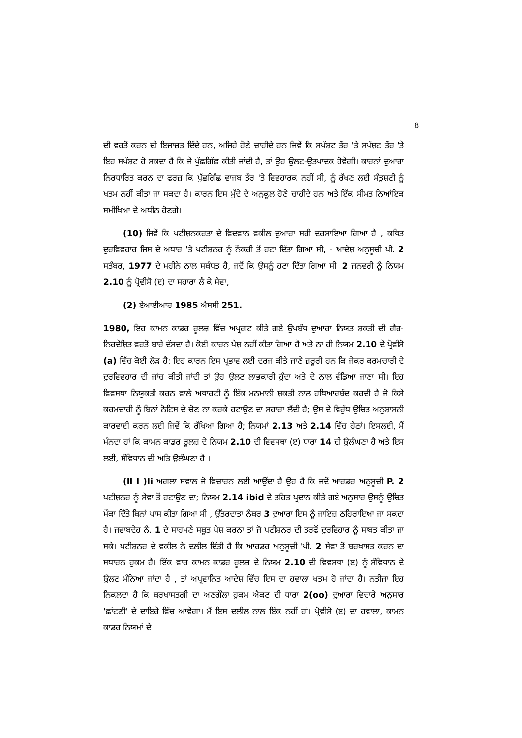8
ਦੀ ਵਰਤੋਂ ਕਰਨ ਦੀ ਇਜਾਜ਼ਤ ਦਿੰਦੇ ਹਨ, ਅਜਿਹੇ ਹੋਣੇ ਚਾਹੀਦੇ ਹਨ ਜਿਵੇਂ ਕਿ ਸਪੱਸ਼ਟ ਤੌਰ 'ਤੇ ਸਪੱਸ਼ਟ ਤੌਰ 'ਤੇ ਇਹ ਸਪੱਸ਼ਟ ਹੋ ਸਕਦਾ ਹੈ ਕਿ ਜੇ ਪੁੱਛਗਿੱਛ ਕੀਤੀ ਜਾਂਦੀ ਹੈ, ਤਾਂ ਉਹ ਉਲਟ-ਉਤਪਾਦਕ ਹੋਵੇਗੀ। ਕਾਰਨਾਂ ਦੁਆਰਾ ਨਿਰਧਾਰਿਤ ਕਰਨ ਦਾ ਫਰਜ਼ ਕਿ ਪੁੱਛਗਿੱਛ ਵਾਜਬ ਤੌਰ 'ਤੇ ਵਿਵਹਾਰਕ ਨਹੀਂ ਸੀ, ਨੂੰ ਰੱਖਣ ਲਈ ਸੰਤੁਸ਼ਟੀ ਨੂੰ ਖਤਮ ਨਹੀਂ ਕੀਤਾ ਜਾ ਸਕਦਾ ਹੈ। ਕਾਰਨ ਇਸ ਮੁੱਦੇ ਦੇ ਅਨੁਕੂਲ ਹੋਣੇ ਚਾਹੀਦੇ ਹਨ ਅਤੇ ਇੱਕ ਸੀਮਤ ਨਿਆਂਇਕ ਸਮੀਖਿਆ ਦੇ ਅਧੀਨ ਹੋਣਗੇ।
(10) ਜਿਵੇਂ ਕਿ ਪਟੀਸ਼ਨਕਰਤਾ ਦੇ ਵਿਦਵਾਨ ਵਕੀਲ ਦੁਆਰਾ ਸਹੀ ਦਰਸਾਇਆ ਗਿਆ ਹੈ , ਕਥਿਤ ਦੁਰਵਿਵਹਾਰ ਜਿਸ ਦੇ ਅਧਾਰ 'ਤੇ ਪਟੀਸ਼ਨਰ ਨੂੰ ਨੌਕਰੀ ਤੋਂ ਹਟਾ ਦਿੱਤਾ ਗਿਆ ਸੀ, - ਆਦੇਸ਼ ਅਨੁਸੂਚੀ ਪੀ. 2 ਸਤੰਬਰ, 1977 ਦੇ ਮਹੀਨੇ ਨਾਲ ਸਬੰਧਤ ਹੈ, ਜਦੋਂ ਕਿ ਉਸਨੂੰ ਹਟਾ ਦਿੱਤਾ ਗਿਆ ਸੀ। 2 ਜਨਵਰੀ ਨੂੰ ਨਿਯਮ 2.10 ਨੂੰ ਪ੍ਰੋਵੀਸੋ (ੲ) ਦਾ ਸਹਾਰਾ ਲੈ ਕੇ ਸੇਵਾ,
(2) ਏਆਈਆਰ 1985 ਐਸਸੀ 251.
1980, ਇਹ ਕਾਮਨ ਕਾਡਰ ਰੂਲਜ਼ ਵਿੱਚ ਅਪ੍ਰਗਟ ਕੀਤੇ ਗਏ ਉਪਬੰਧ ਦੁਆਰਾ ਨਿਯਤ ਸ਼ਕਤੀ ਦੀ ਗੈਰ-ਨਿਰਦੇਸ਼ਿਤ ਵਰਤੋਂ ਬਾਰੇ ਦੱਸਦਾ ਹੈ। ਕੋਈ ਕਾਰਨ ਪੇਸ਼ ਨਹੀਂ ਕੀਤਾ ਗਿਆ ਹੈ ਅਤੇ ਨਾ ਹੀ ਨਿਯਮ 2.10 ਦੇ ਪ੍ਰੋਵੀਸੋ (a) ਵਿੱਚ ਕੋਈ ਲੋੜ ਹੈ: ਇਹ ਕਾਰਨ ਇਸ ਪ੍ਰਭਾਵ ਲਈ ਦਰਜ ਕੀਤੇ ਜਾਣੇ ਜ਼ਰੂਰੀ ਹਨ ਕਿ ਜੇਕਰ ਕਰਮਚਾਰੀ ਦੇ ਦੁਰਵਿਵਹਾਰ ਦੀ ਜਾਂਚ ਕੀਤੀ ਜਾਂਦੀ ਤਾਂ ਉਹ ਉਲਟ ਲਾਭਕਾਰੀ ਹੁੰਦਾ ਅਤੇ ਦੇ ਨਾਲ ਵੰਡਿਆ ਜਾਣਾ ਸੀ। ਇਹ ਵਿਵਸਥਾ ਨਿਯੁਕਤੀ ਕਰਨ ਵਾਲੇ ਅਥਾਰਟੀ ਨੂੰ ਇੱਕ ਮਨਮਾਨੀ ਸ਼ਕਤੀ ਨਾਲ ਹਥਿਆਰਬੰਦ ਕਰਦੀ ਹੈ ਜੋ ਕਿਸੇ ਕਰਮਚਾਰੀ ਨੂੰ ਬਿਨਾਂ ਨੋਟਿਸ ਦੇ ਚੋਣ ਨਾ ਕਰਕੇ ਹਟਾਉਣ ਦਾ ਸਹਾਰਾ ਲੈਂਦੀ ਹੈ; ਉਸ ਦੇ ਵਿਰੁੱਧ ਉਚਿਤ ਅਨੁਸ਼ਾਸਨੀ ਕਾਰਵਾਈ ਕਰਨ ਲਈ ਜਿਵੇਂ ਕਿ ਰੱਖਿਆ ਗਿਆ ਹੈ; ਨਿਯਮਾਂ 2.13 ਅਤੇ 2.14 ਵਿੱਚ ਹੇਠਾਂ। ਇਸਲਈ, ਮੈਂ ਮੰਨਦਾ ਹਾਂ ਕਿ ਕਾਮਨ ਕਾਡਰ ਰੂਲਜ਼ ਦੇ ਨਿਯਮ 2.10 ਦੀ ਵਿਵਸਥਾ (ੲ) ਧਾਰਾ 14 ਦੀ ਉਲੰਘਣਾ ਹੈ ਅਤੇ ਇਸ ਲਈ, ਸੰਵਿਧਾਨ ਦੀ ਅਤਿ ਉਲੰਘਣਾ ਹੈ ।
(ll I )Ii ਅਗਲਾ ਸਵਾਲ ਜੋ ਵਿਚਾਰਨ ਲਈ ਆਉਂਦਾ ਹੈ ਉਹ ਹੈ ਕਿ ਜਦੋਂ ਆਰਡਰ ਅਨੁਸੂਚੀ P. 2 ਪਟੀਸ਼ਨਰ ਨੂੰ ਸੇਵਾ ਤੋਂ ਹਟਾਉਣ ਦਾ; ਨਿਯਮ 2.14 ibid ਦੇ ਤਹਿਤ ਪ੍ਰਦਾਨ ਕੀਤੇ ਗਏ ਅਨੁਸਾਰ ਉਸਨੂੰ ਉਚਿਤ ਮੌਕਾ ਦਿੱਤੇ ਬਿਨਾਂ ਪਾਸ ਕੀਤਾ ਗਿਆ ਸੀ , ਉੱਤਰਦਾਤਾ ਨੰਬਰ 3 ਦੁਆਰਾ ਇਸ ਨੂੰ ਜਾਇਜ਼ ਠਹਿਰਾਇਆ ਜਾ ਸਕਦਾ ਹੈ। ਜਵਾਬਦੇਹ ਨੰ. 1 ਦੇ ਸਾਹਮਣੇ ਸਬੂਤ ਪੇਸ਼ ਕਰਨਾ ਤਾਂ ਜੋ ਪਟੀਸ਼ਨਰ ਦੀ ਤਰਫੋਂ ਦੁਰਵਿਹਾਰ ਨੂੰ ਸਾਬਤ ਕੀਤਾ ਜਾ ਸਕੇ। ਪਟੀਸ਼ਨਰ ਦੇ ਵਕੀਲ ਨੇ ਦਲੀਲ ਦਿੱਤੀ ਹੈ ਕਿ ਆਰਡਰ ਅਨੁਸੂਚੀ 'ਪੀ. 2 ਸੇਵਾ ਤੋਂ ਬਰਖਾਸਤ ਕਰਨ ਦਾ ਸਧਾਰਨ ਹੁਕਮ ਹੈ। ਇੱਕ ਵਾਰ ਕਾਮਨ ਕਾਡਰ ਰੂਲਜ਼ ਦੇ ਨਿਯਮ 2.10 ਦੀ ਵਿਵਸਥਾ (ੲ) ਨੂੰ ਸੰਵਿਧਾਨ ਦੇ ਉਲਟ ਮੰਨਿਆ ਜਾਂਦਾ ਹੈ , ਤਾਂ ਅਪ੍ਰਵਾਨਿਤ ਆਦੇਸ਼ ਵਿੱਚ ਇਸ ਦਾ ਹਵਾਲਾ ਖਤਮ ਹੋ ਜਾਂਦਾ ਹੈ। ਨਤੀਜਾ ਇਹ ਨਿਕਲਦਾ ਹੈ ਕਿ ਬਰਖਾਸਤਗੀ ਦਾ ਅਣਗੌਲਾ ਹੁਕਮ ਐਕਟ ਦੀ ਧਾਰਾ 2(oo) ਦੁਆਰਾ ਵਿਚਾਰੇ ਅਨੁਸਾਰ 'ਛਾਂਟਣੀ' ਦੇ ਦਾਇਰੇ ਵਿੱਚ ਆਵੇਗਾ। ਮੈਂ ਇਸ ਦਲੀਲ ਨਾਲ ਇੱਕ ਨਹੀਂ ਹਾਂ। ਪ੍ਰੋਵੀਸੋ (ੲ) ਦਾ ਹਵਾਲਾ, ਕਾਮਨ ਕਾਡਰ ਨਿਯਮਾਂ ਦੇ